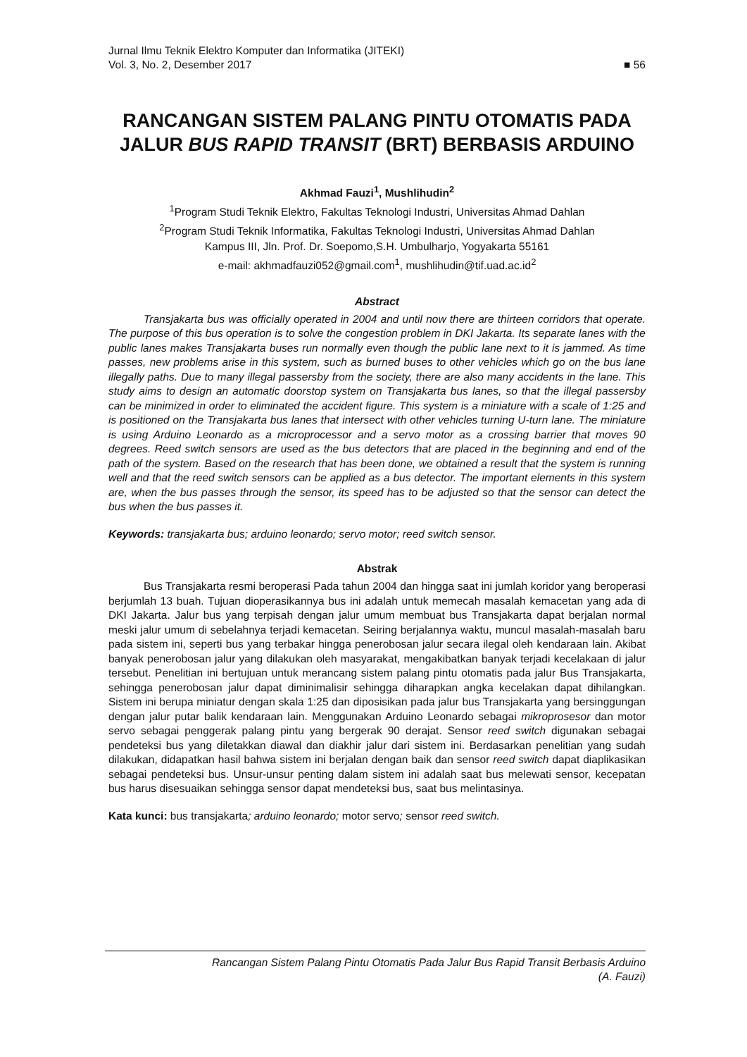Jurnal Ilmu Teknik Elektro Komputer dan Informatika (JITEKI)
Vol. 3, No. 2, Desember 2017 ■ 56
RANCANGAN SISTEM PALANG PINTU OTOMATIS PADA JALUR BUS RAPID TRANSIT (BRT) BERBASIS ARDUINO
Akhmad Fauzi<sup>1</sup>, Mushlihudin<sup>2</sup>
<sup>1</sup> Program Studi Teknik Elektro, Fakultas Teknologi Industri, Universitas Ahmad Dahlan
<sup>2</sup> Program Studi Teknik Informatika, Fakultas Teknologi Industri, Universitas Ahmad Dahlan
Kampus III, Jln. Prof. Dr. Soepomo,S.H. Umbulharjo, Yogyakarta 55161
e-mail: akhmadfauzi052@gmail.com<sup>1</sup>, mushlihudin@tif.uad.ac.id<sup>2</sup>
Abstract
Transjakarta bus was officially operated in 2004 and until now there are thirteen corridors that operate. The purpose of this bus operation is to solve the congestion problem in DKI Jakarta. Its separate lanes with the public lanes makes Transjakarta buses run normally even though the public lane next to it is jammed. As time passes, new problems arise in this system, such as burned buses to other vehicles which go on the bus lane illegally paths. Due to many illegal passersby from the society, there are also many accidents in the lane. This study aims to design an automatic doorstop system on Transjakarta bus lanes, so that the illegal passersby can be minimized in order to eliminated the accident figure. This system is a miniature with a scale of 1:25 and is positioned on the Transjakarta bus lanes that intersect with other vehicles turning U-turn lane. The miniature is using Arduino Leonardo as a microprocessor and a servo motor as a crossing barrier that moves 90 degrees. Reed switch sensors are used as the bus detectors that are placed in the beginning and end of the path of the system. Based on the research that has been done, we obtained a result that the system is running well and that the reed switch sensors can be applied as a bus detector. The important elements in this system are, when the bus passes through the sensor, its speed has to be adjusted so that the sensor can detect the bus when the bus passes it.
Keywords: transjakarta bus; arduino leonardo; servo motor; reed switch sensor.
Abstrak
Bus Transjakarta resmi beroperasi Pada tahun 2004 dan hingga saat ini jumlah koridor yang beroperasi berjumlah 13 buah. Tujuan dioperasikannya bus ini adalah untuk memecah masalah kemacetan yang ada di DKI Jakarta. Jalur bus yang terpisah dengan jalur umum membuat bus Transjakarta dapat berjalan normal meski jalur umum di sebelahnya terjadi kemacetan. Seiring berjalannya waktu, muncul masalah-masalah baru pada sistem ini, seperti bus yang terbakar hingga penerobosan jalur secara ilegal oleh kendaraan lain. Akibat banyak penerobosan jalur yang dilakukan oleh masyarakat, mengakibatkan banyak terjadi kecelakaan di jalur tersebut. Penelitian ini bertujuan untuk merancang sistem palang pintu otomatis pada jalur Bus Transjakarta, sehingga penerobosan jalur dapat diminimalisir sehingga diharapkan angka kecelakan dapat dihilangkan. Sistem ini berupa miniatur dengan skala 1:25 dan diposisikan pada jalur bus Transjakarta yang bersinggungan dengan jalur putar balik kendaraan lain. Menggunakan Arduino Leonardo sebagai mikroprosesor dan motor servo sebagai penggerak palang pintu yang bergerak 90 derajat. Sensor reed switch digunakan sebagai pendeteksi bus yang diletakkan diawal dan diakhir jalur dari sistem ini. Berdasarkan penelitian yang sudah dilakukan, didapatkan hasil bahwa sistem ini berjalan dengan baik dan sensor reed switch dapat diaplikasikan sebagai pendeteksi bus. Unsur-unsur penting dalam sistem ini adalah saat bus melewati sensor, kecepatan bus harus disesuaikan sehingga sensor dapat mendeteksi bus, saat bus melintasinya.
Kata kunci: bus transjakarta; arduino leonardo; motor servo; sensor reed switch.
Rancangan Sistem Palang Pintu Otomatis Pada Jalur Bus Rapid Transit Berbasis Arduino
(A. Fauzi)